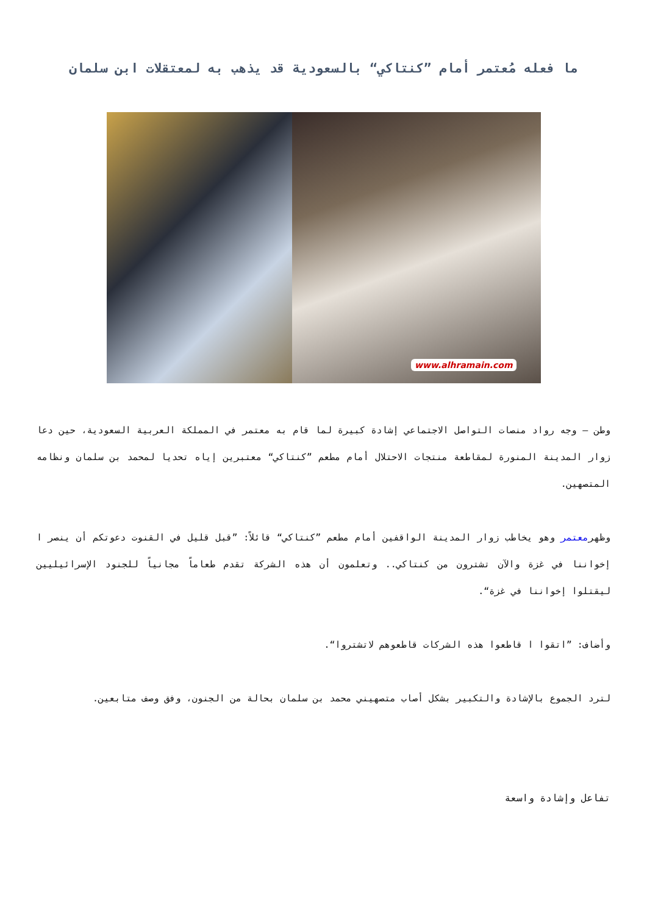ما فعله مُعتمر أمام ”كنتاكي“ بالسعودية قد يذهب به لمعتقلات ابن سلمان
www.alhramain.com
وطن – وجه رواد منصات التواصل الاجتماعي إشادة كبيرة لما قام به معتمر في المملكة العربية السعودية، حين دعا زوار المدينة المنورة لمقاطعة منتجات الاحتلال أمام مطعم ”كنتاكي“ معتبرين إياه تحديا لمحمد بن سلمان ونظامه المتصهين.
وظهرمعتمر وهو يخاطب زوار المدينة الواقفين أمام مطعم ”كنتاكي“ قائلاً: ”قبل قليل في القنوت دعوتكم أن ينصر ا إخواننا في غزة والآن تشترون من كنتاكي.. وتعلمون أن هذه الشركة تقدم طعاماً مجانياً للجنود الإسرائيليين ليقتلوا إخواننا في غزة“.
وأضاف: ”اتقوا ا قاطعوا هذه الشركات قاطعوهم لاتشتروا“.
لترد الجموع بالإشادة والتكبير بشكل أصاب متصهيني محمد بن سلمان بحالة من الجنون، وفق وصف متابعين.
تفاعل وإشادة واسعة